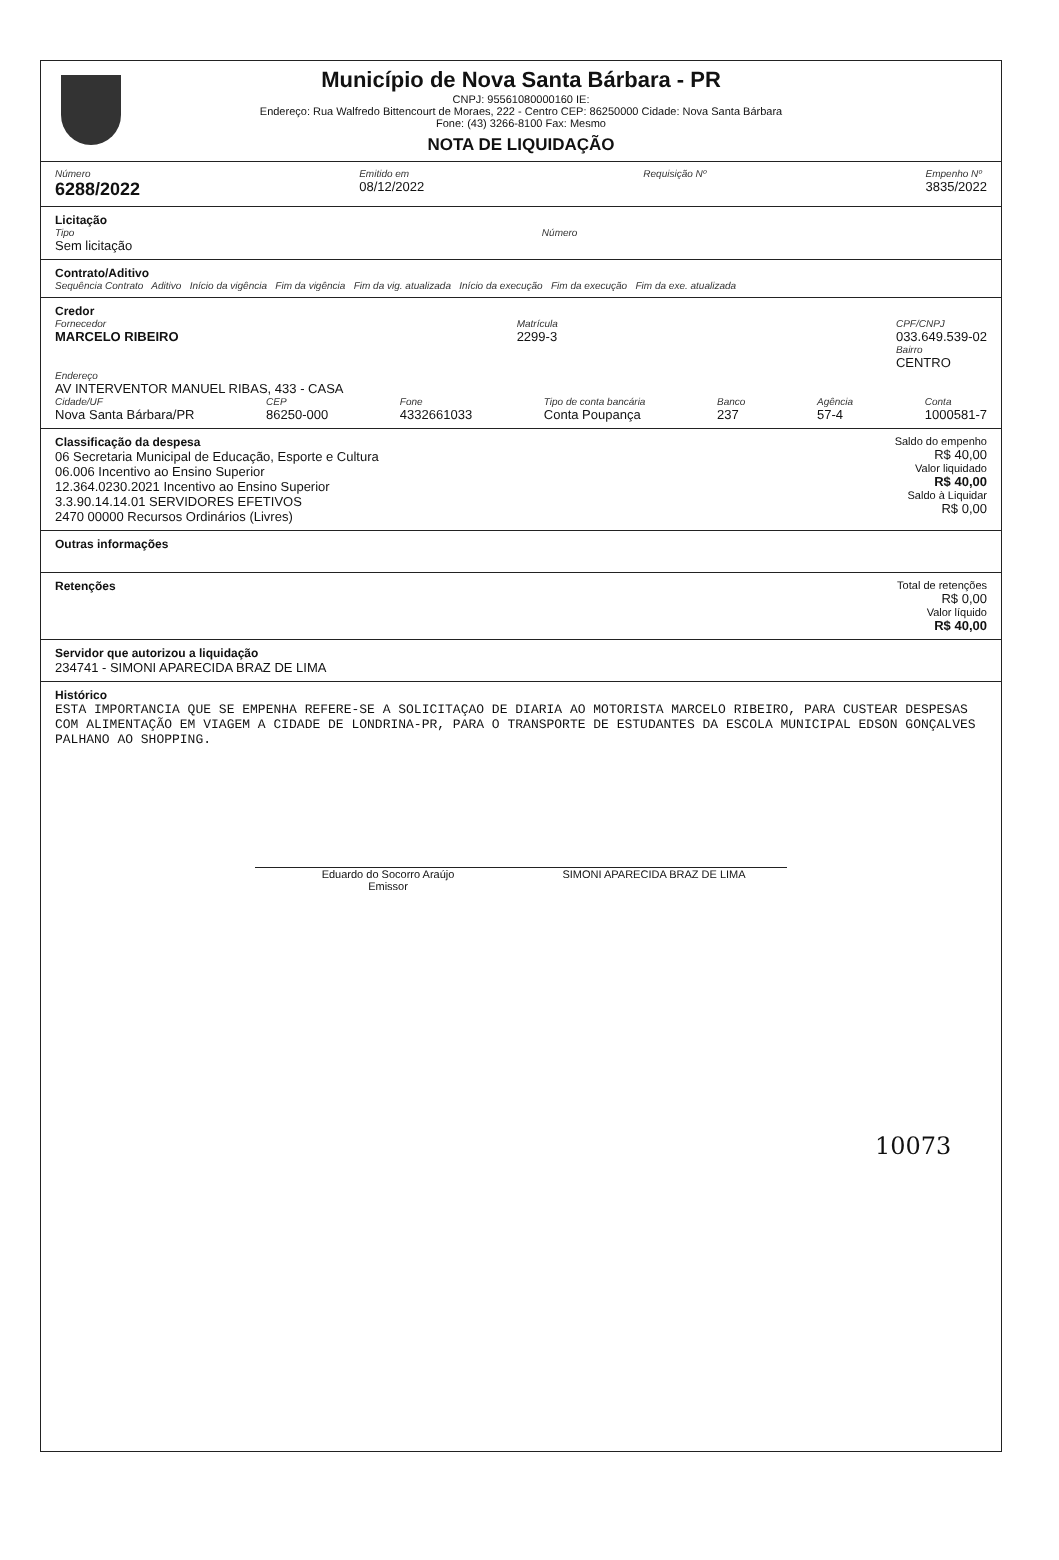Município de Nova Santa Bárbara - PR
CNPJ: 95561080000160 IE:
Endereço: Rua Walfredo Bittencourt de Moraes, 222 - Centro CEP: 86250000 Cidade: Nova Santa Bárbara
Fone: (43) 3266-8100 Fax: Mesmo
NOTA DE LIQUIDAÇÃO
Número
6288/2022
Emitido em
08/12/2022
Requisição Nº Empenho Nº
3835/2022
Licitação
Tipo
Sem licitação
Número
Contrato/Aditivo
Sequência Contrato Aditivo Início da vigência Fim da vigência Fim da vig. atualizada Início da execução Fim da execução Fim da exe. atualizada
Credor
Fornecedor
MARCELO RIBEIRO
Matrícula
2299-3
CPF/CNPJ
033.649.539-02
Bairro
CENTRO
Endereço
AV INTERVENTOR MANUEL RIBAS, 433 - CASA
Cidade/UF
Nova Santa Bárbara/PR
CEP
86250-000
Fone
4332661033
Tipo de conta bancária
Conta Poupança
Banco
237
Agência
57-4
Conta
1000581-7
Classificação da despesa
06 Secretaria Municipal de Educação, Esporte e Cultura
06.006 Incentivo ao Ensino Superior
12.364.0230.2021 Incentivo ao Ensino Superior
3.3.90.14.14.01 SERVIDORES EFETIVOS
2470 00000 Recursos Ordinários (Livres)
Saldo do empenho
R$ 40,00
Valor liquidado
R$ 40,00
Saldo à Liquidar
R$ 0,00
Outras informações
Retenções Total de retenções
R$ 0,00
Valor líquido
R$ 40,00
Servidor que autorizou a liquidação
234741 - SIMONI APARECIDA BRAZ DE LIMA
Histórico
ESTA IMPORTANCIA QUE SE EMPENHA REFERE-SE A SOLICITAÇAO DE DIARIA AO MOTORISTA MARCELO RIBEIRO, PARA CUSTEAR DESPESAS COM ALIMENTAÇÃO EM VIAGEM A CIDADE DE LONDRINA-PR, PARA O TRANSPORTE DE ESTUDANTES DA ESCOLA MUNICIPAL EDSON GONÇALVES PALHANO AO SHOPPING.
Eduardo do Socorro Araújo
Emissor
SIMONI APARECIDA BRAZ DE LIMA
10073